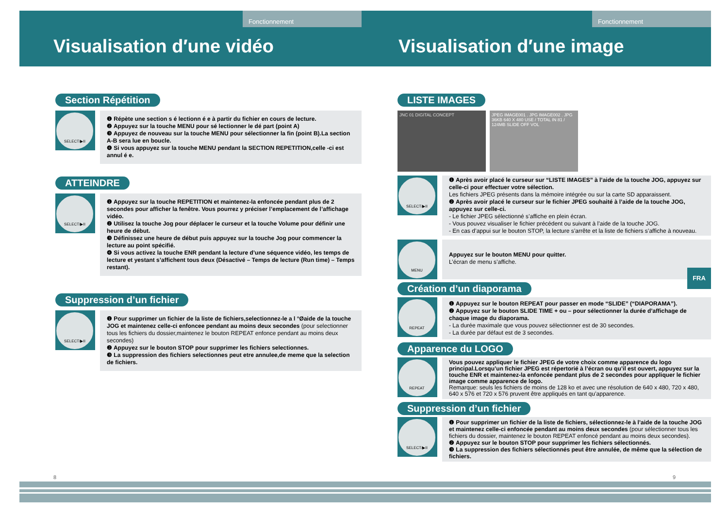Fonctionnement
Visualisation d′une vidéo
Section Répétition
SELECT/▶II
❶ Répète une section s é lectionn é e à partir du fichier en cours de lecture.
❷ Appuyez sur la touche MENU pour sé lectionner le dé part (point A)
❸ Appuyez de nouveau sur la touche MENU pour sélectionner la fin (point B).La section A-B sera lue en boucle.
❹ Si vous appuyez sur la touche MENU pendant la SECTION REPETITION,celle -ci est annul é e.
ATTEINDRE
SELECT/▶II
❶ Appuyez sur la touche REPETITION et maintenez-la enfoncée pendant plus de 2 secondes pour afficher la fenêtre. Vous pourrez y préciser l’emplacement de l’affichage vidéo.
❷ Utilisez la touche Jog pour déplacer le curseur et la touche Volume pour définir une heure de début.
❸ Définissez une heure de début puis appuyez sur la touche Jog pour commencer la lecture au point spécifié.
❹ Si vous activez la touche ENR pendant la lecture d’une séquence vidéo, les temps de lecture et yestant s’affichent tous deux (Désactivé – Temps de lecture (Run time) – Temps restant).
Suppression d’un fichier
SELECT/▶II
❶ Pour supprimer un fichier de la liste de fichiers,selectionnez-le a l °Øaide de la touche JOG et maintenez celle-ci enfoncee pendant au moins deux secondes (pour selectionner tous les fichiers du dossier,maintenez le bouton REPEAT enfonce pendant au moins deux secondes)
❷ Appuyez sur le bouton STOP pour supprimer les fichiers selectionnes.
❸ La suppression des fichiers selectionnes peut etre annulee,de meme que la selection de fichiers.
8
Fonctionnement
Visualisation d′une image
LISTE IMAGES
JNC 01 DIGITAL CONCEPT
JPEG IMAGE001 . JPG IMAGE002 . JPG 36KB 640 X 480 USE / TOTAL IN 81 / 124MB SLIDE OFF VOL
SELECT/▶II
❶ Après avoir placé le curseur sur “LISTE IMAGES” à l’aide de la touche JOG, appuyez sur celle-ci pour effectuer votre sélection.
Les fichiers JPEG présents dans la mémoire intégrée ou sur la carte SD apparaissent.
❷ Après avoir placé le curseur sur le fichier JPEG souhaité à l’aide de la touche JOG, appuyez sur celle-ci.
- Le fichier JPEG sélectionné s’affiche en plein écran.
- Vous pouvez visualiser le fichier précédent ou suivant à l’aide de la touche JOG.
- En cas d’appui sur le bouton STOP, la lecture s’arrête et la liste de fichiers s’affiche à nouveau.
MENU
Appuyez sur le bouton MENU pour quitter.
L’écran de menu s’affiche.
Création d’un diaporama
REPEAT
❶ Appuyez sur le bouton REPEAT pour passer en mode “SLIDE” (“DIAPORAMA”).
❷ Appuyez sur le bouton SLIDE TIME + ou – pour sélectionner la durée d’affichage de chaque image du diaporama.
- La durée maximale que vous pouvez sélectionner est de 30 secondes.
- La durée par défaut est de 3 secondes.
Apparence du LOGO
REPEAT
Vous pouvez appliquer le fichier JPEG de votre choix comme apparence du logo principal.Lorsqu’un fichier JPEG est répertorié à l’écran ou qu’il est ouvert, appuyez sur la touche ENR et maintenez-la enfoncée pendant plus de 2 secondes pour appliquer le fichier image comme apparence de logo.
Remarque: seuls les fichiers de moins de 128 ko et avec une résolution de 640 x 480, 720 x 480, 640 x 576 et 720 x 576 pruvent être appliqués en tant qu’apparence.
Suppression d’un fichier
SELECT/▶II
❶ Pour supprimer un fichier de la liste de fichiers, sélectionnez-le à l’aide de la touche JOG et maintenez celle-ci enfoncée pendant au moins deux secondes (pour sélectionner tous les fichiers du dossier, maintenez le bouton REPEAT enfoncé pendant au moins deux secondes).
❷ Appuyez sur le bouton STOP pour supprimer les fichiers sélectionnés.
❸ La suppression des fichiers sélectionnés peut être annulée, de même que la sélection de fichiers.
FRA
9